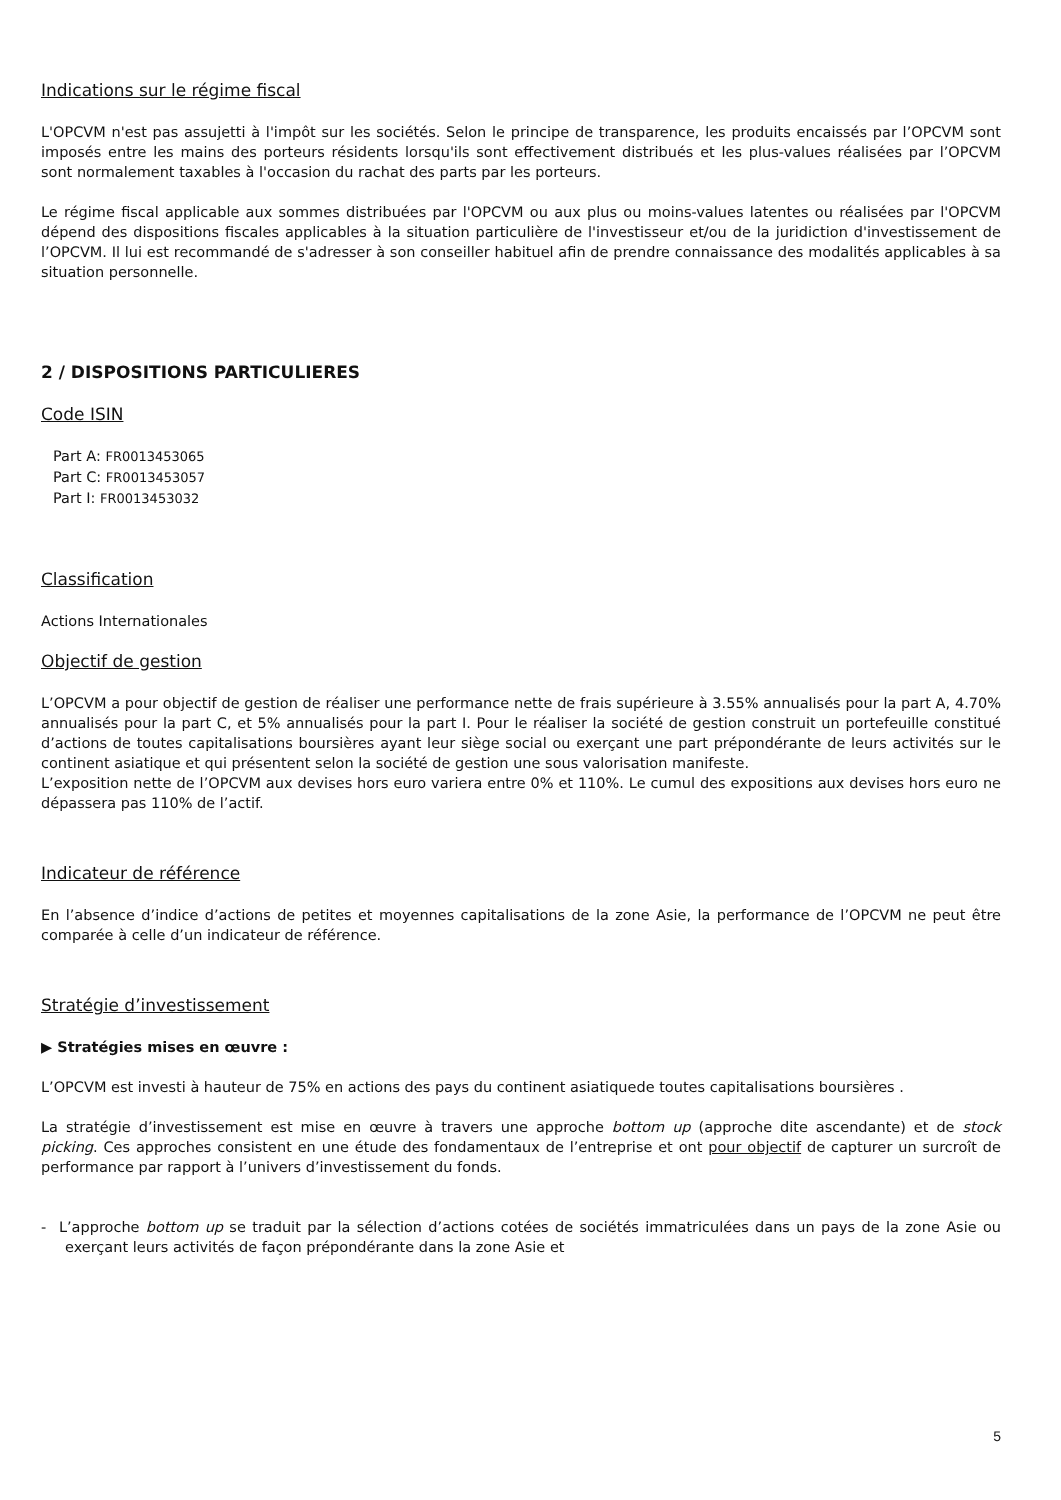Indications sur le régime fiscal
L'OPCVM n'est pas assujetti à l'impôt sur les sociétés. Selon le principe de transparence, les produits encaissés par l’OPCVM sont imposés entre les mains des porteurs résidents lorsqu'ils sont effectivement distribués et les plus-values réalisées par l’OPCVM sont normalement taxables à l'occasion du rachat des parts par les porteurs.
Le régime fiscal applicable aux sommes distribuées par l'OPCVM ou aux plus ou moins-values latentes ou réalisées par l'OPCVM dépend des dispositions fiscales applicables à la situation particulière de l'investisseur et/ou de la juridiction d'investissement de l’OPCVM. Il lui est recommandé de s'adresser à son conseiller habituel afin de prendre connaissance des modalités applicables à sa situation personnelle.
2 / DISPOSITIONS PARTICULIERES
Code ISIN
Part A: FR0013453065
Part C: FR0013453057
Part I: FR0013453032
Classification
Actions Internationales
Objectif de gestion
L’OPCVM a pour objectif de gestion de réaliser une performance nette de frais supérieure à 3.55% annualisés pour la part A, 4.70% annualisés pour la part C, et 5% annualisés pour la part I. Pour le réaliser la société de gestion construit un portefeuille constitué d’actions de toutes capitalisations boursières ayant leur siège social ou exerçant une part prépondérante de leurs activités sur le continent asiatique et qui présentent selon la société de gestion une sous valorisation manifeste.
L’exposition nette de l’OPCVM aux devises hors euro variera entre 0% et 110%. Le cumul des expositions aux devises hors euro ne dépassera pas 110% de l’actif.
Indicateur de référence
En l’absence d’indice d’actions de petites et moyennes capitalisations de la zone Asie, la performance de l’OPCVM ne peut être comparée à celle d’un indicateur de référence.
Stratégie d’investissement
▶ Stratégies mises en œuvre :
L’OPCVM est investi à hauteur de 75% en actions des pays du continent asiatiquede toutes capitalisations boursières .
La stratégie d’investissement est mise en œuvre à travers une approche bottom up (approche dite ascendante) et de stock picking. Ces approches consistent en une étude des fondamentaux de l’entreprise et ont pour objectif de capturer un surcroît de performance par rapport à l’univers d’investissement du fonds.
- L’approche bottom up se traduit par la sélection d’actions cotées de sociétés immatriculées dans un pays de la zone Asie ou exerçant leurs activités de façon prépondérante dans la zone Asie et
5